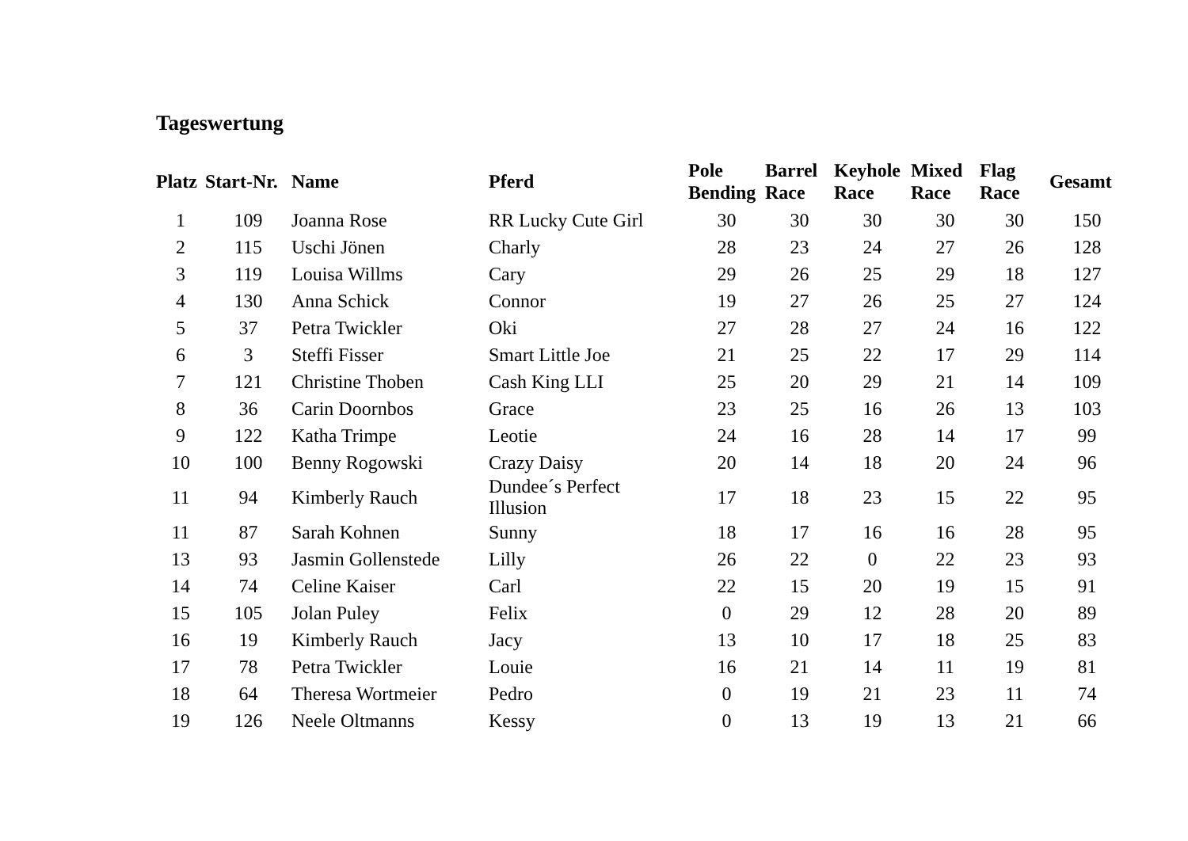Tageswertung
| Platz | Start-Nr. | Name | Pferd | Pole Bending | Barrel Race | Keyhole Race | Mixed Race | Flag Race | Gesamt |
| --- | --- | --- | --- | --- | --- | --- | --- | --- | --- |
| 1 | 109 | Joanna Rose | RR Lucky Cute Girl | 30 | 30 | 30 | 30 | 30 | 150 |
| 2 | 115 | Uschi Jönen | Charly | 28 | 23 | 24 | 27 | 26 | 128 |
| 3 | 119 | Louisa Willms | Cary | 29 | 26 | 25 | 29 | 18 | 127 |
| 4 | 130 | Anna Schick | Connor | 19 | 27 | 26 | 25 | 27 | 124 |
| 5 | 37 | Petra Twickler | Oki | 27 | 28 | 27 | 24 | 16 | 122 |
| 6 | 3 | Steffi Fisser | Smart Little Joe | 21 | 25 | 22 | 17 | 29 | 114 |
| 7 | 121 | Christine Thoben | Cash King LLI | 25 | 20 | 29 | 21 | 14 | 109 |
| 8 | 36 | Carin Doornbos | Grace | 23 | 25 | 16 | 26 | 13 | 103 |
| 9 | 122 | Katha Trimpe | Leotie | 24 | 16 | 28 | 14 | 17 | 99 |
| 10 | 100 | Benny Rogowski | Crazy Daisy | 20 | 14 | 18 | 20 | 24 | 96 |
| 11 | 94 | Kimberly Rauch | Dundee´s Perfect Illusion | 17 | 18 | 23 | 15 | 22 | 95 |
| 11 | 87 | Sarah Kohnen | Sunny | 18 | 17 | 16 | 16 | 28 | 95 |
| 13 | 93 | Jasmin Gollenstede | Lilly | 26 | 22 | 0 | 22 | 23 | 93 |
| 14 | 74 | Celine Kaiser | Carl | 22 | 15 | 20 | 19 | 15 | 91 |
| 15 | 105 | Jolan Puley | Felix | 0 | 29 | 12 | 28 | 20 | 89 |
| 16 | 19 | Kimberly Rauch | Jacy | 13 | 10 | 17 | 18 | 25 | 83 |
| 17 | 78 | Petra Twickler | Louie | 16 | 21 | 14 | 11 | 19 | 81 |
| 18 | 64 | Theresa Wortmeier | Pedro | 0 | 19 | 21 | 23 | 11 | 74 |
| 19 | 126 | Neele Oltmanns | Kessy | 0 | 13 | 19 | 13 | 21 | 66 |